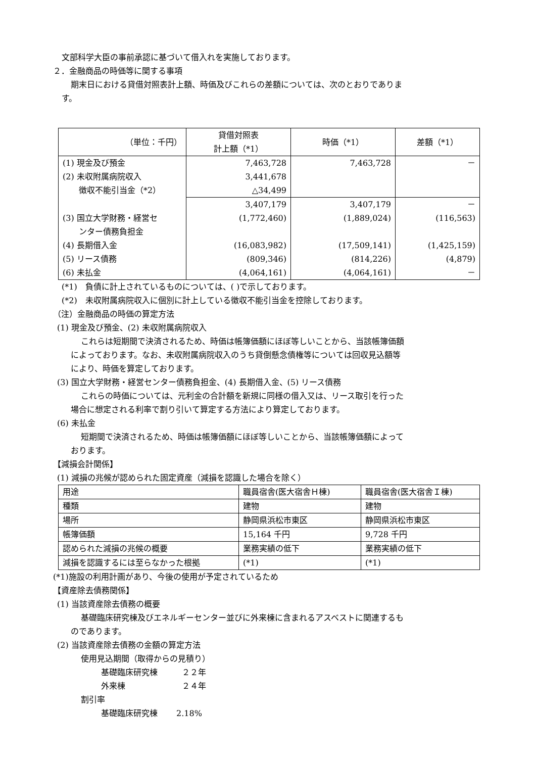文部科学大臣の事前承認に基づいて借入れを実施しております。
２．金融商品の時価等に関する事項
期末日における貸借対照表計上額、時価及びこれらの差額については、次のとおりでありま
す。
| （単位：千円） | 貸借対照表 計上額（*1） | 時価（*1） | 差額（*1） |
| --- | --- | --- | --- |
| (1) 現金及び預金 (2) 未収附属病院収入 徴収不能引当金（*2） | 7,463,728 3,441,678 △34,499 | 7,463,728 | － |
| (3) 国立大学財務・経営セ ンター債務負担金 (4) 長期借入金 (5) リース債務 (6) 未払金 | 3,407,179 (1,772,460) (16,083,982) (809,346) (4,064,161) | 3,407,179 (1,889,024) (17,509,141) (814,226) (4,064,161) | － (116,563) (1,425,159) (4,879) － |
(*1)　負債に計上されているものについては、( )で示しております。
(*2)　未収附属病院収入に個別に計上している徴収不能引当金を控除しております。
（注）金融商品の時価の算定方法
(1) 現金及び預金、(2) 未収附属病院収入
これらは短期間で決済されるため、時価は帳簿価額にほぼ等しいことから、当該帳簿価額
によっております。なお、未収附属病院収入のうち貸倒懸念債権等については回収見込額等
により、時価を算定しております。
(3) 国立大学財務・経営センター債務負担金、(4) 長期借入金、(5) リース債務
これらの時価については、元利金の合計額を新規に同様の借入又は、リース取引を行った
場合に想定される利率で割り引いて算定する方法により算定しております。
(6) 未払金
短期間で決済されるため、時価は帳簿価額にほぼ等しいことから、当該帳簿価額によって
おります。
【減損会計関係】
(1) 減損の兆候が認められた固定資産（減損を認識した場合を除く）
| 用途 | 職員宿舎(医大宿舎Ｈ棟) | 職員宿舎(医大宿舎Ｉ棟) |
| 種類 | 建物 | 建物 |
| 場所 | 静岡県浜松市東区 | 静岡県浜松市東区 |
| 帳簿価額 | 15,164 千円 | 9,728 千円 |
| 認められた減損の兆候の概要 | 業務実績の低下 | 業務実績の低下 |
| 減損を認識するには至らなかった根拠 | (*1) | (*1) |
(*1)施設の利用計画があり、今後の使用が予定されているため
【資産除去債務関係】
(1) 当該資産除去債務の概要
基礎臨床研究棟及びエネルギーセンター並びに外来棟に含まれるアスベストに関連するも
のであります。
(2) 当該資産除去債務の金額の算定方法
使用見込期間（取得からの見積り）
基礎臨床研究棟　　　２２年
外来棟　　　　　　　２４年
割引率
基礎臨床研究棟　　 2.18%